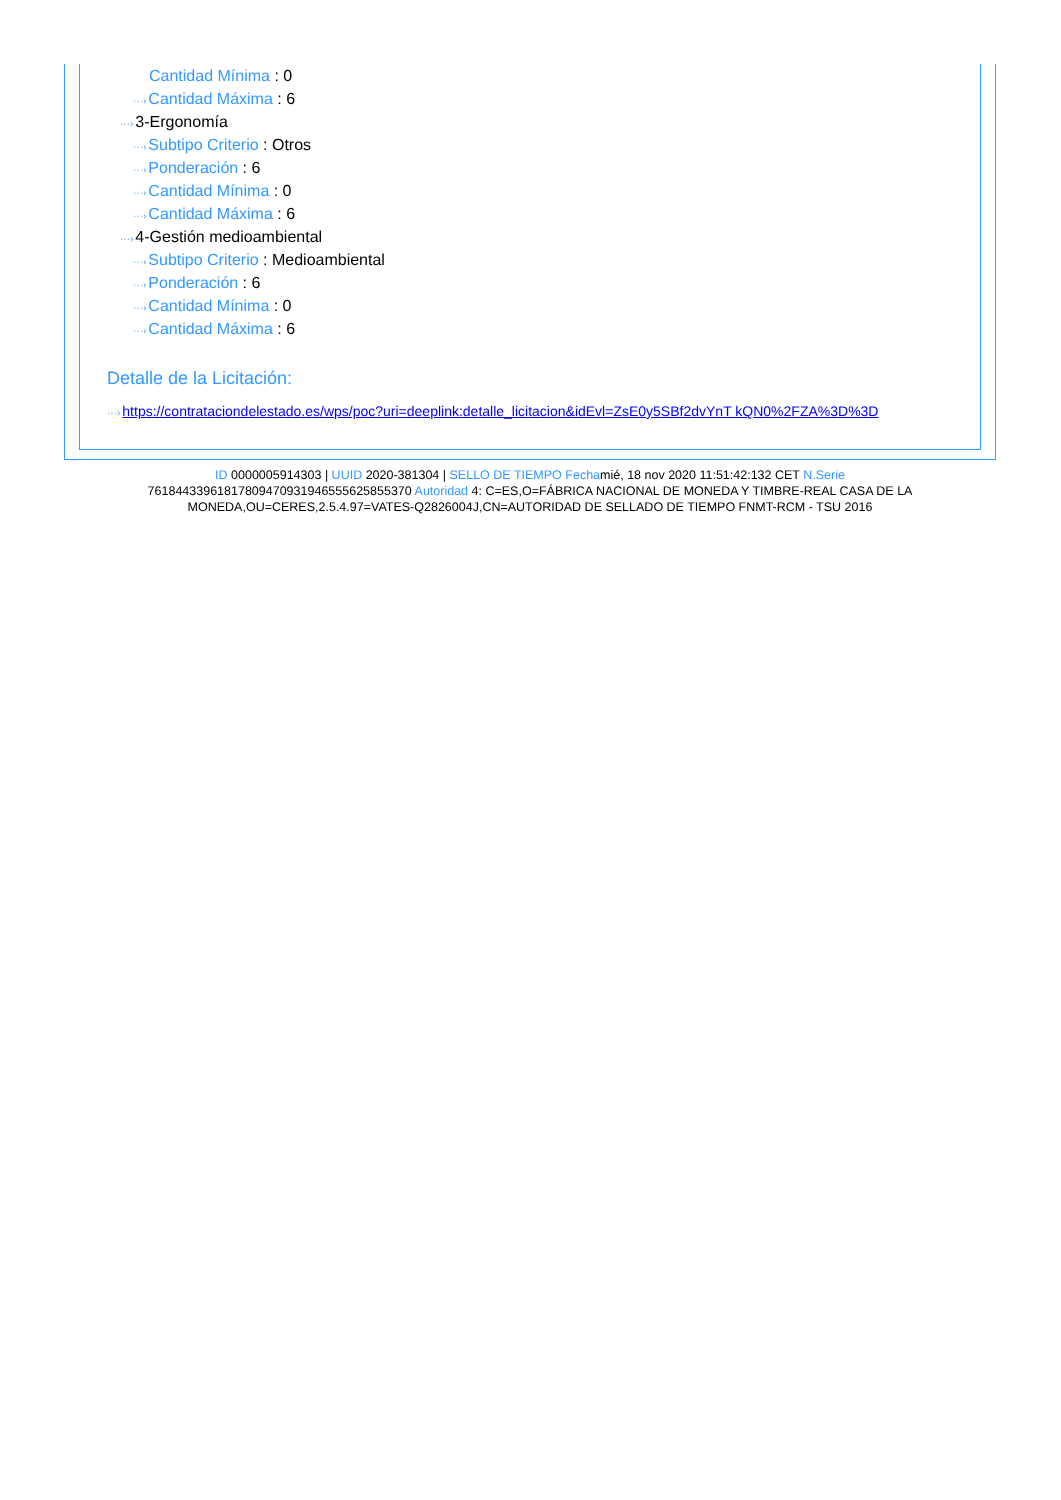Cantidad Mínima : 0
···›Cantidad Máxima : 6
···›3-Ergonomía
···›Subtipo Criterio : Otros
···›Ponderación : 6
···›Cantidad Mínima : 0
···›Cantidad Máxima : 6
···›4-Gestión medioambiental
···›Subtipo Criterio : Medioambiental
···›Ponderación : 6
···›Cantidad Mínima : 0
···›Cantidad Máxima : 6
Detalle de la Licitación:
···›https://contrataciondelestado.es/wps/poc?uri=deeplink:detalle_licitacion&idEvl=ZsE0y5SBf2dvYnT kQN0%2FZA%3D%3D
ID 0000005914303 | UUID 2020-381304 | SELLO DE TIEMPO Fechamié, 18 nov 2020 11:51:42:132 CET N.Serie 761844339618178094709319465556258553​70 Autoridad 4: C=ES,O=FÁBRICA NACIONAL DE MONEDA Y TIMBRE-REAL CASA DE LA MONEDA,OU=CERES,2.5.4.97=VATES-Q2826004J,CN=AUTORIDAD DE SELLADO DE TIEMPO FNMT-RCM - TSU 2016